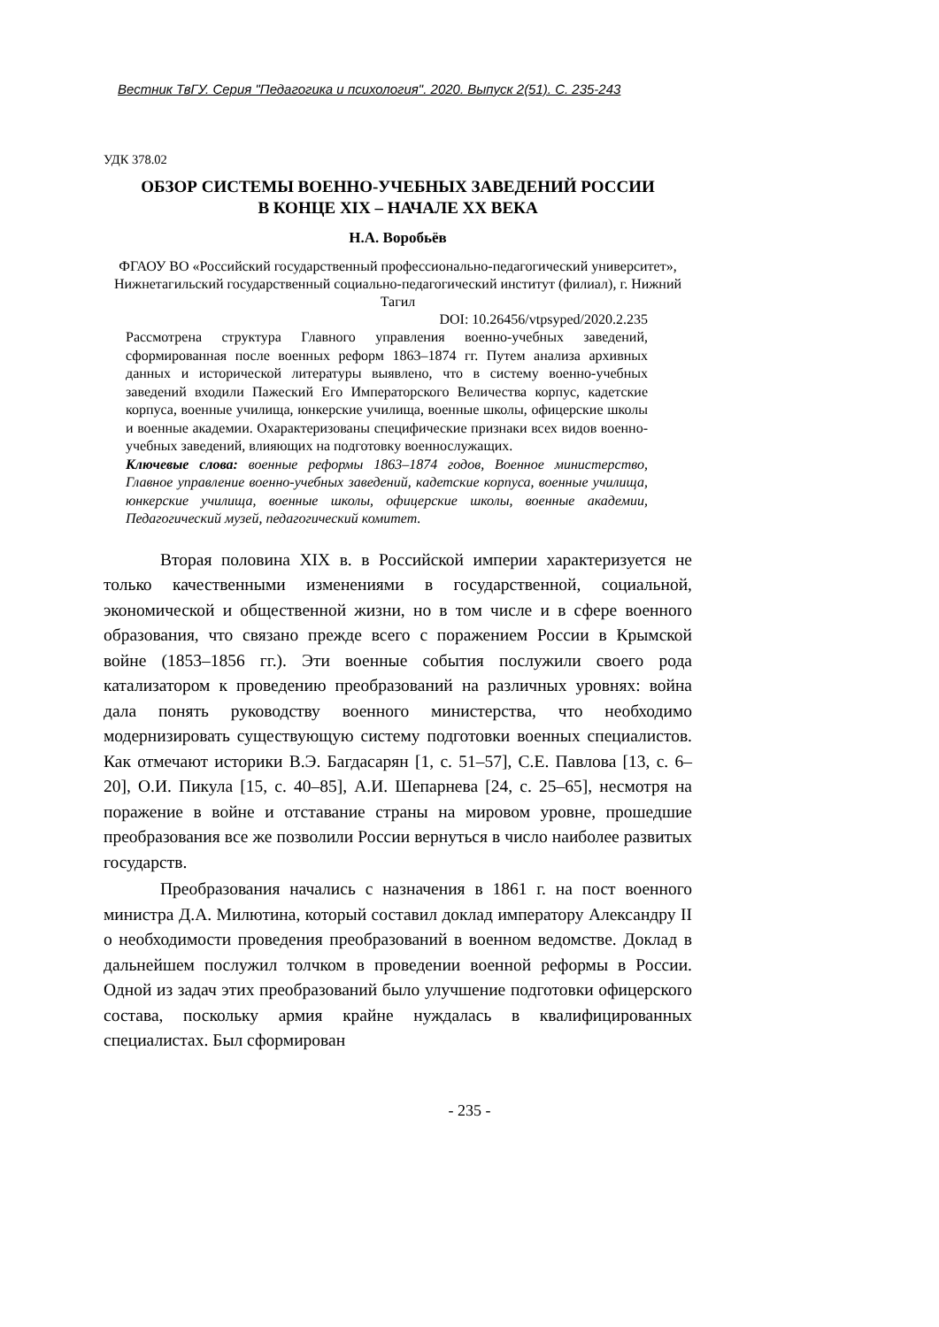Вестник ТвГУ. Серия "Педагогика и психология". 2020. Выпуск 2(51). С. 235-243
УДК 378.02
ОБЗОР СИСТЕМЫ ВОЕННО-УЧЕБНЫХ ЗАВЕДЕНИЙ РОССИИ
В КОНЦЕ XIX – НАЧАЛЕ XX ВЕКА
Н.А. Воробьёв
ФГАОУ ВО «Российский государственный профессионально-педагогический университет», Нижнетагильский государственный социально-педагогический институт (филиал), г. Нижний Тагил
DOI: 10.26456/vtpsyped/2020.2.235
Рассмотрена структура Главного управления военно-учебных заведений, сформированная после военных реформ 1863–1874 гг. Путем анализа архивных данных и исторической литературы выявлено, что в систему военно-учебных заведений входили Пажеский Его Императорского Величества корпус, кадетские корпуса, военные училища, юнкерские училища, военные школы, офицерские школы и военные академии. Охарактеризованы специфические признаки всех видов военно-учебных заведений, влияющих на подготовку военнослужащих.
Ключевые слова: военные реформы 1863–1874 годов, Военное министерство, Главное управление военно-учебных заведений, кадетские корпуса, военные училища, юнкерские училища, военные школы, офицерские школы, военные академии, Педагогический музей, педагогический комитет.
Вторая половина XIX в. в Российской империи характеризуется не только качественными изменениями в государственной, социальной, экономической и общественной жизни, но в том числе и в сфере военного образования, что связано прежде всего с поражением России в Крымской войне (1853–1856 гг.). Эти военные события послужили своего рода катализатором к проведению преобразований на различных уровнях: война дала понять руководству военного министерства, что необходимо модернизировать существующую систему подготовки военных специалистов. Как отмечают историки В.Э. Багдасарян [1, с. 51–57], С.Е. Павлова [13, с. 6–20], О.И. Пикула [15, с. 40–85], А.И. Шепарнева [24, с. 25–65], несмотря на поражение в войне и отставание страны на мировом уровне, прошедшие преобразования все же позволили России вернуться в число наиболее развитых государств.
Преобразования начались с назначения в 1861 г. на пост военного министра Д.А. Милютина, который составил доклад императору Александру II о необходимости проведения преобразований в военном ведомстве. Доклад в дальнейшем послужил толчком в проведении военной реформы в России. Одной из задач этих преобразований было улучшение подготовки офицерского состава, поскольку армия крайне нуждалась в квалифицированных специалистах. Был сформирован
- 235 -